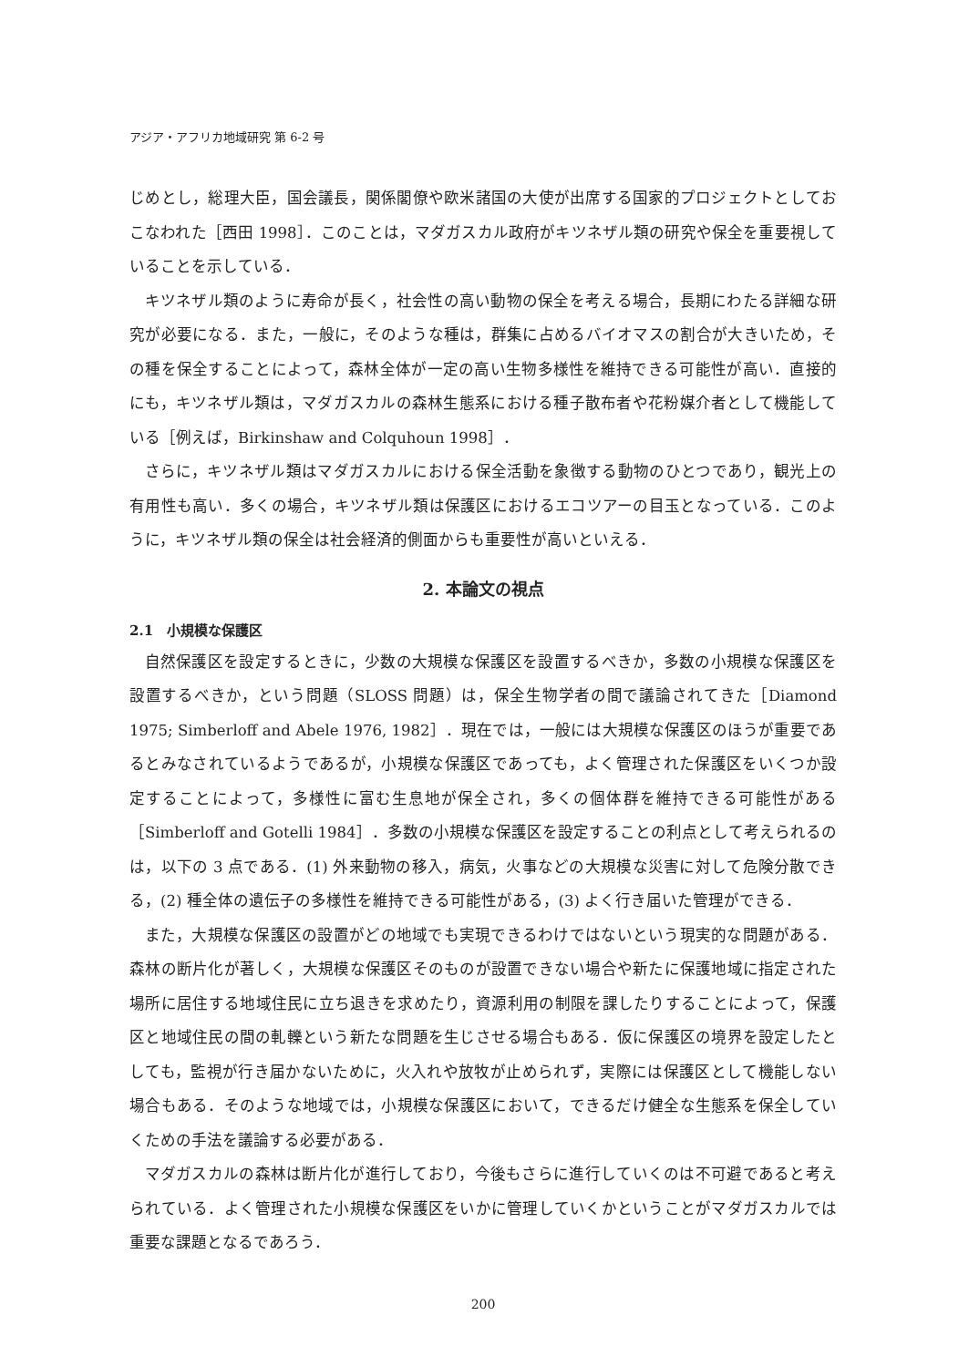アジア・アフリカ地域研究 第 6-2 号
じめとし，総理大臣，国会議長，関係閣僚や欧米諸国の大使が出席する国家的プロジェクトとしておこなわれた［西田 1998］．このことは，マダガスカル政府がキツネザル類の研究や保全を重要視していることを示している．
キツネザル類のように寿命が長く，社会性の高い動物の保全を考える場合，長期にわたる詳細な研究が必要になる．また，一般に，そのような種は，群集に占めるバイオマスの割合が大きいため，その種を保全することによって，森林全体が一定の高い生物多様性を維持できる可能性が高い．直接的にも，キツネザル類は，マダガスカルの森林生態系における種子散布者や花粉媒介者として機能している［例えば，Birkinshaw and Colquhoun 1998］．
さらに，キツネザル類はマダガスカルにおける保全活動を象徴する動物のひとつであり，観光上の有用性も高い．多くの場合，キツネザル類は保護区におけるエコツアーの目玉となっている．このように，キツネザル類の保全は社会経済的側面からも重要性が高いといえる．
2. 本論文の視点
2.1　小規模な保護区
自然保護区を設定するときに，少数の大規模な保護区を設置するべきか，多数の小規模な保護区を設置するべきか，という問題（SLOSS 問題）は，保全生物学者の間で議論されてきた［Diamond 1975; Simberloff and Abele 1976, 1982］．現在では，一般には大規模な保護区のほうが重要であるとみなされているようであるが，小規模な保護区であっても，よく管理された保護区をいくつか設定することによって，多様性に富む生息地が保全され，多くの個体群を維持できる可能性がある［Simberloff and Gotelli 1984］．多数の小規模な保護区を設定することの利点として考えられるのは，以下の 3 点である．(1) 外来動物の移入，病気，火事などの大規模な災害に対して危険分散できる，(2) 種全体の遺伝子の多様性を維持できる可能性がある，(3) よく行き届いた管理ができる．
また，大規模な保護区の設置がどの地域でも実現できるわけではないという現実的な問題がある．森林の断片化が著しく，大規模な保護区そのものが設置できない場合や新たに保護地域に指定された場所に居住する地域住民に立ち退きを求めたり，資源利用の制限を課したりすることによって，保護区と地域住民の間の軋轢という新たな問題を生じさせる場合もある．仮に保護区の境界を設定したとしても，監視が行き届かないために，火入れや放牧が止められず，実際には保護区として機能しない場合もある．そのような地域では，小規模な保護区において，できるだけ健全な生態系を保全していくための手法を議論する必要がある．
マダガスカルの森林は断片化が進行しており，今後もさらに進行していくのは不可避であると考えられている．よく管理された小規模な保護区をいかに管理していくかということがマダガスカルでは重要な課題となるであろう．
200